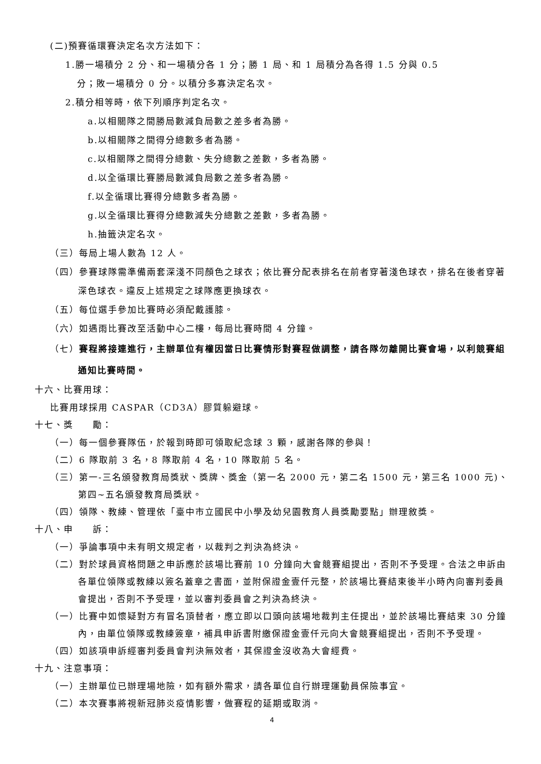(二)預賽循環賽決定名次方法如下：
1.勝一場積分 2 分、和一場積分各 1 分；勝 1 局、和 1 局積分為各得 1.5 分與 0.5
分；敗一場積分 0 分。以積分多寡決定名次。
2.積分相等時，依下列順序判定名次。
a.以相關隊之間勝局數減負局數之差多者為勝。
b.以相關隊之間得分總數多者為勝。
c.以相關隊之間得分總數、失分總數之差數，多者為勝。
d.以全循環比賽勝局數減負局數之差多者為勝。
f.以全循環比賽得分總數多者為勝。
g.以全循環比賽得分總數減失分總數之差數，多者為勝。
h.抽籤決定名次。
（三）每局上場人數為 12 人。
（四）參賽球隊需準備兩套深淺不同顏色之球衣；依比賽分配表排名在前者穿著淺色球衣，排名在後者穿著深色球衣。違反上述規定之球隊應更換球衣。
（五）每位選手參加比賽時必須配戴護膝。
（六）如遇雨比賽改至活動中心二樓，每局比賽時間 4 分鐘。
（七）賽程將接連進行，主辦單位有權因當日比賽情形對賽程做調整，請各隊勿離開比賽會場，以利競賽組通知比賽時間。
十六、比賽用球：
比賽用球採用 CASPAR（CD3A）膠質躲避球。
十七、獎　　勵：
（一）每一個參賽隊伍，於報到時即可領取紀念球 3 顆，感謝各隊的參與！
（二）6 隊取前 3 名，8 隊取前 4 名，10 隊取前 5 名。
（三）第一-三名頒發教育局獎狀、獎牌、獎金（第一名 2000 元，第二名 1500 元，第三名 1000 元)、第四~五名頒發教育局獎狀。
（四）領隊、教練、管理依「臺中市立國民中小學及幼兒園教育人員獎勵要點」辦理敘獎。
十八、申　　訴：
（一）爭論事項中未有明文規定者，以裁判之判決為終決。
（二）對於球員資格問題之申訴應於該場比賽前 10 分鐘向大會競賽組提出，否則不予受理。合法之申訴由各單位領隊或教練以簽名蓋章之書面，並附保證金壹仟元整，於該場比賽結束後半小時內向審判委員會提出，否則不予受理，並以審判委員會之判決為終決。
（一）比賽中如懷疑對方有冒名頂替者，應立即以口頭向該場地裁判主任提出，並於該場比賽結束 30 分鐘內，由單位領隊或教練簽章，補具申訴書附繳保證金壹仟元向大會競賽組提出，否則不予受理。
（四）如該項申訴經審判委員會判決無效者，其保證金沒收為大會經費。
十九、注意事項：
（一）主辦單位已辦理場地險，如有額外需求，請各單位自行辦理運動員保險事宜。
（二）本次賽事將視新冠肺炎疫情影響，做賽程的延期或取消。
4